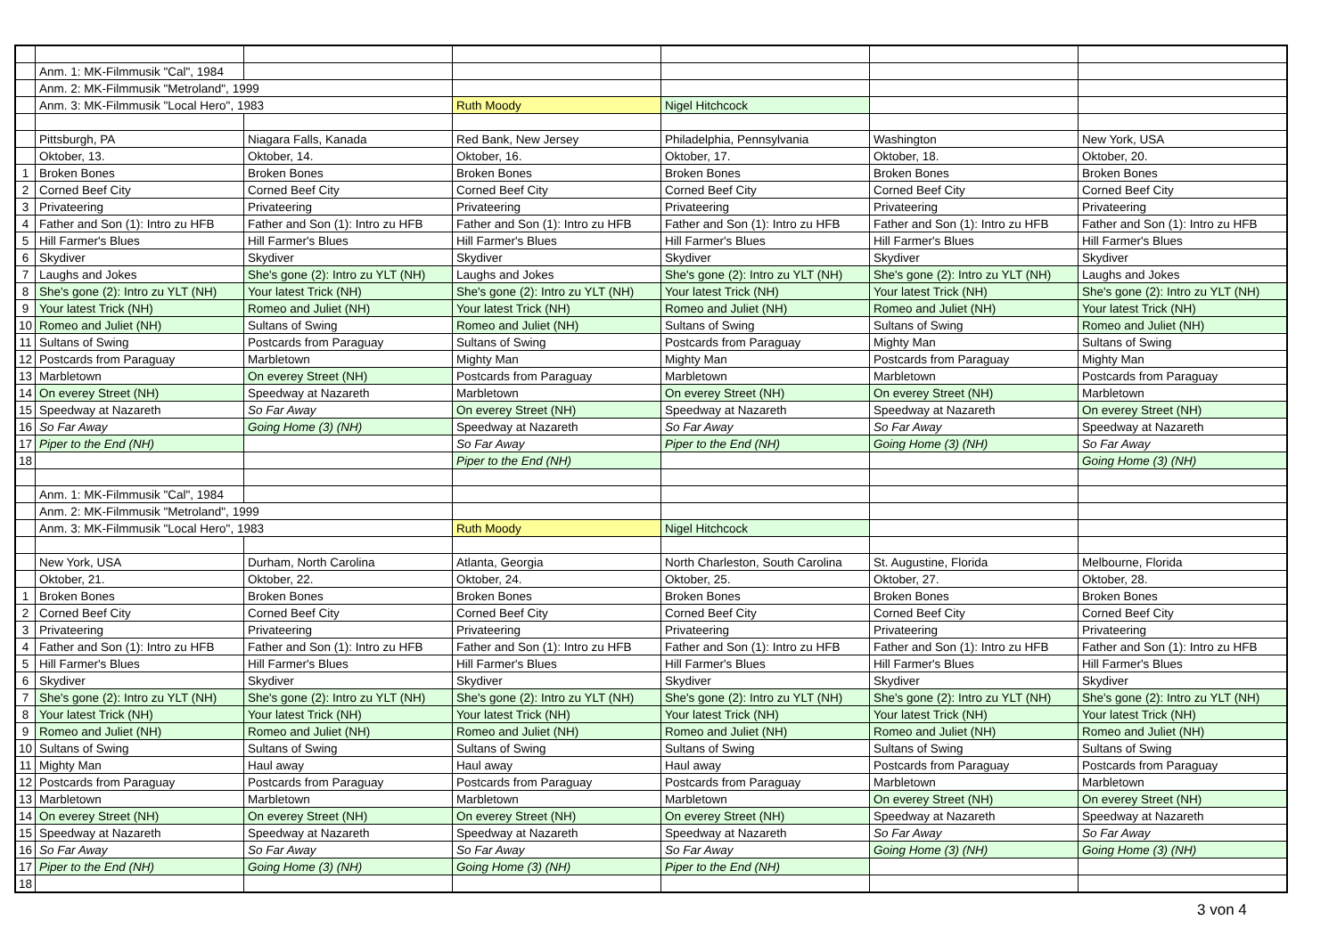| | Anm. 1: MK-Filmmusik "Cal", 1984 | | | | | |
| | Anm. 2: MK-Filmmusik "Metroland", 1999 | | | | | |
| | Anm. 3: MK-Filmmusik "Local Hero", 1983 | | Ruth Moody | Nigel Hitchcock | | |
| | Pittsburgh, PA | Niagara Falls, Kanada | Red Bank, New Jersey | Philadelphia, Pennsylvania | Washington | New York, USA |
| | Oktober, 13. | Oktober, 14. | Oktober, 16. | Oktober, 17. | Oktober, 18. | Oktober, 20. |
| 1 | Broken Bones | Broken Bones | Broken Bones | Broken Bones | Broken Bones | Broken Bones |
| 2 | Corned Beef City | Corned Beef City | Corned Beef City | Corned Beef City | Corned Beef City | Corned Beef City |
| 3 | Privateering | Privateering | Privateering | Privateering | Privateering | Privateering |
| 4 | Father and Son (1): Intro zu HFB | Father and Son (1): Intro zu HFB | Father and Son (1): Intro zu HFB | Father and Son (1): Intro zu HFB | Father and Son (1): Intro zu HFB | Father and Son (1): Intro zu HFB |
| 5 | Hill Farmer's Blues | Hill Farmer's Blues | Hill Farmer's Blues | Hill Farmer's Blues | Hill Farmer's Blues | Hill Farmer's Blues |
| 6 | Skydiver | Skydiver | Skydiver | Skydiver | Skydiver | Skydiver |
| 7 | Laughs and Jokes | She's gone (2): Intro zu YLT (NH) | Laughs and Jokes | She's gone (2): Intro zu YLT (NH) | She's gone (2): Intro zu YLT (NH) | Laughs and Jokes |
| 8 | She's gone (2): Intro zu YLT (NH) | Your latest Trick (NH) | She's gone (2): Intro zu YLT (NH) | Your latest Trick (NH) | Your latest Trick (NH) | She's gone (2): Intro zu YLT (NH) |
| 9 | Your latest Trick (NH) | Romeo and Juliet (NH) | Your latest Trick (NH) | Romeo and Juliet (NH) | Romeo and Juliet (NH) | Your latest Trick (NH) |
| 10 | Romeo and Juliet (NH) | Sultans of Swing | Romeo and Juliet (NH) | Sultans of Swing | Sultans of Swing | Romeo and Juliet (NH) |
| 11 | Sultans of Swing | Postcards from Paraguay | Sultans of Swing | Postcards from Paraguay | Mighty Man | Sultans of Swing |
| 12 | Postcards from Paraguay | Marbletown | Mighty Man | Mighty Man | Postcards from Paraguay | Mighty Man |
| 13 | Marbletown | On everey Street (NH) | Postcards from Paraguay | Marbletown | Marbletown | Postcards from Paraguay |
| 14 | On everey Street (NH) | Speedway at Nazareth | Marbletown | On everey Street (NH) | On everey Street (NH) | Marbletown |
| 15 | Speedway at Nazareth | So Far Away | On everey Street (NH) | Speedway at Nazareth | Speedway at Nazareth | On everey Street (NH) |
| 16 | So Far Away | Going Home (3) (NH) | Speedway at Nazareth | So Far Away | So Far Away | Speedway at Nazareth |
| 17 | Piper to the End (NH) | | So Far Away | Piper to the End (NH) | Going Home (3) (NH) | So Far Away |
| 18 | | | Piper to the End (NH) | | | Going Home (3) (NH) |
| | Anm. 1: MK-Filmmusik "Cal", 1984 | | | | | |
| | Anm. 2: MK-Filmmusik "Metroland", 1999 | | | | | |
| | Anm. 3: MK-Filmmusik "Local Hero", 1983 | | Ruth Moody | Nigel Hitchcock | | |
| | New York, USA | Durham, North Carolina | Atlanta, Georgia | North Charleston, South Carolina | St. Augustine, Florida | Melbourne, Florida |
| | Oktober, 21. | Oktober, 22. | Oktober, 24. | Oktober, 25. | Oktober, 27. | Oktober, 28. |
| 1 | Broken Bones | Broken Bones | Broken Bones | Broken Bones | Broken Bones | Broken Bones |
| 2 | Corned Beef City | Corned Beef City | Corned Beef City | Corned Beef City | Corned Beef City | Corned Beef City |
| 3 | Privateering | Privateering | Privateering | Privateering | Privateering | Privateering |
| 4 | Father and Son (1): Intro zu HFB | Father and Son (1): Intro zu HFB | Father and Son (1): Intro zu HFB | Father and Son (1): Intro zu HFB | Father and Son (1): Intro zu HFB | Father and Son (1): Intro zu HFB |
| 5 | Hill Farmer's Blues | Hill Farmer's Blues | Hill Farmer's Blues | Hill Farmer's Blues | Hill Farmer's Blues | Hill Farmer's Blues |
| 6 | Skydiver | Skydiver | Skydiver | Skydiver | Skydiver | Skydiver |
| 7 | She's gone (2): Intro zu YLT (NH) | She's gone (2): Intro zu YLT (NH) | She's gone (2): Intro zu YLT (NH) | She's gone (2): Intro zu YLT (NH) | She's gone (2): Intro zu YLT (NH) | She's gone (2): Intro zu YLT (NH) |
| 8 | Your latest Trick (NH) | Your latest Trick (NH) | Your latest Trick (NH) | Your latest Trick (NH) | Your latest Trick (NH) | Your latest Trick (NH) |
| 9 | Romeo and Juliet (NH) | Romeo and Juliet (NH) | Romeo and Juliet (NH) | Romeo and Juliet (NH) | Romeo and Juliet (NH) | Romeo and Juliet (NH) |
| 10 | Sultans of Swing | Sultans of Swing | Sultans of Swing | Sultans of Swing | Sultans of Swing | Sultans of Swing |
| 11 | Mighty Man | Haul away | Haul away | Haul away | Postcards from Paraguay | Postcards from Paraguay |
| 12 | Postcards from Paraguay | Postcards from Paraguay | Postcards from Paraguay | Postcards from Paraguay | Marbletown | Marbletown |
| 13 | Marbletown | Marbletown | Marbletown | Marbletown | On everey Street (NH) | On everey Street (NH) |
| 14 | On everey Street (NH) | On everey Street (NH) | On everey Street (NH) | On everey Street (NH) | Speedway at Nazareth | Speedway at Nazareth |
| 15 | Speedway at Nazareth | Speedway at Nazareth | Speedway at Nazareth | Speedway at Nazareth | So Far Away | So Far Away |
| 16 | So Far Away | So Far Away | So Far Away | So Far Away | Going Home (3) (NH) | Going Home (3) (NH) |
| 17 | Piper to the End (NH) | Going Home (3) (NH) | Going Home (3) (NH) | Piper to the End (NH) | | |
| 18 | | | | | | |
3 von 4